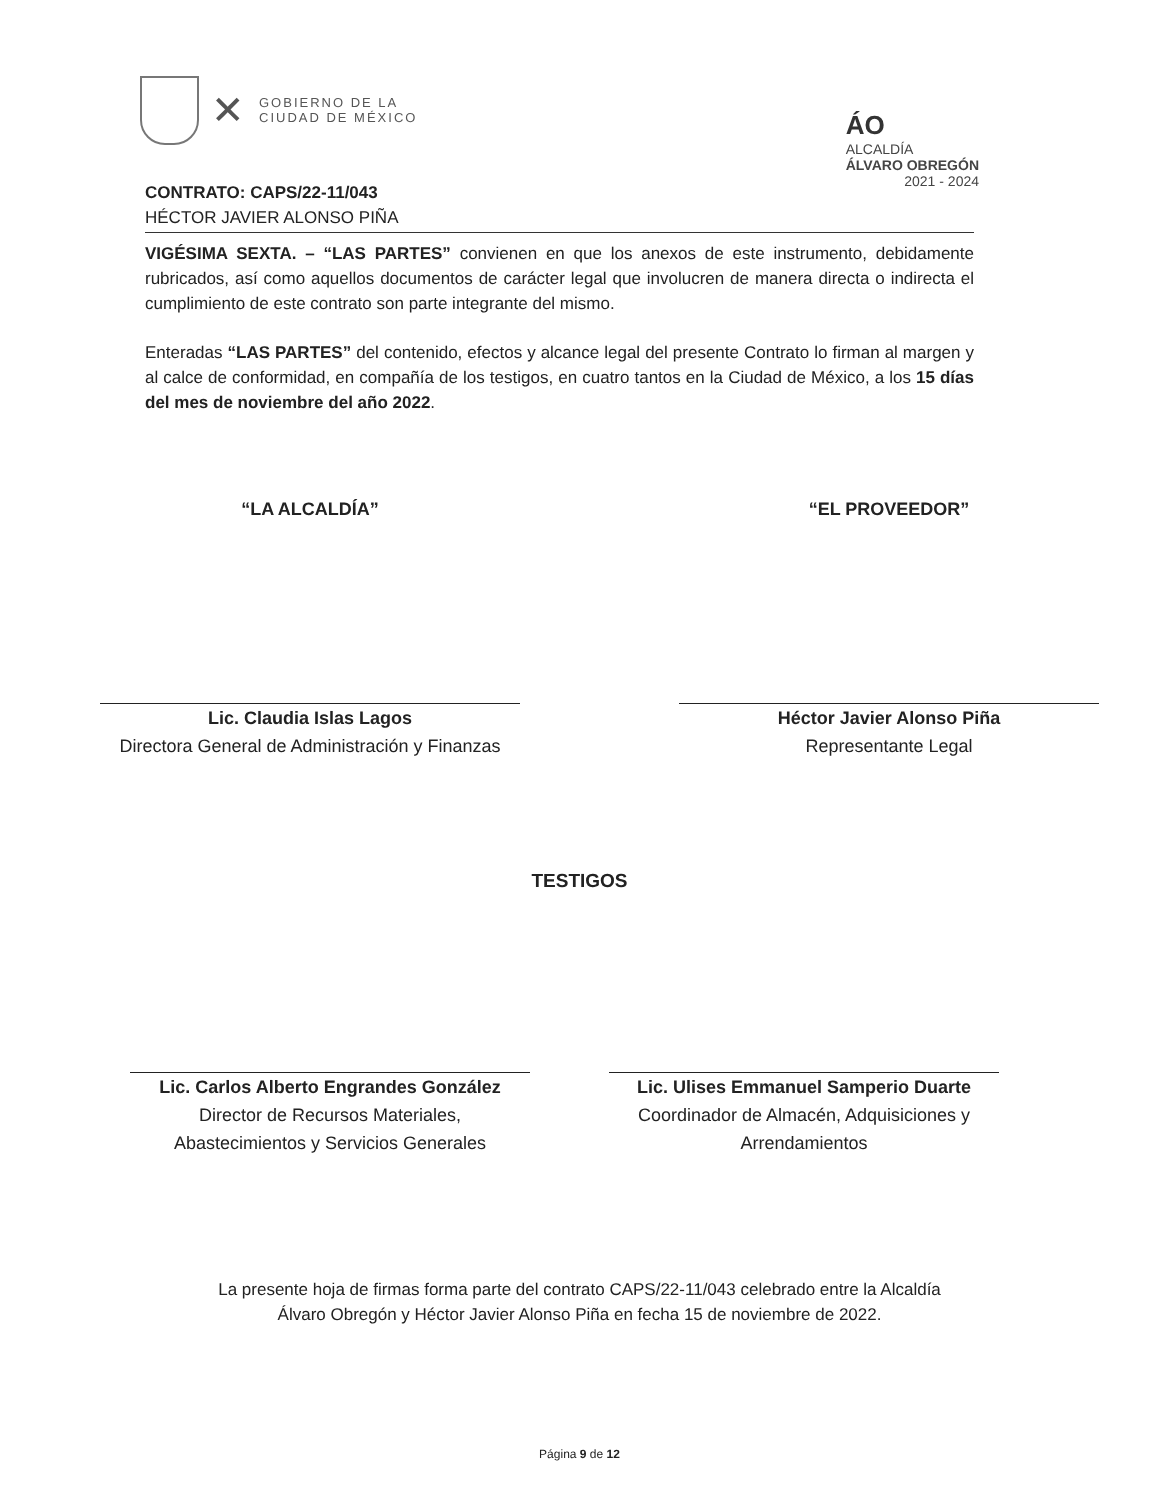✕
GOBIERNO DE LA
CIUDAD DE MÉXICO
ÁO
ALCALDÍA
ÁLVARO OBREGÓN
2021 - 2024
CONTRATO: CAPS/22-11/043
HÉCTOR JAVIER ALONSO PIÑA
VIGÉSIMA SEXTA. – “LAS PARTES” convienen en que los anexos de este instrumento, debidamente rubricados, así como aquellos documentos de carácter legal que involucren de manera directa o indirecta el cumplimiento de este contrato son parte integrante del mismo.
Enteradas “LAS PARTES” del contenido, efectos y alcance legal del presente Contrato lo firman al margen y al calce de conformidad, en compañía de los testigos, en cuatro tantos en la Ciudad de México, a los 15 días del mes de noviembre del año 2022.
“LA ALCALDÍA”
Lic. Claudia Islas Lagos
Directora General de Administración y Finanzas
“EL PROVEEDOR”
Héctor Javier Alonso Piña
Representante Legal
TESTIGOS
Lic. Carlos Alberto Engrandes González
Director de Recursos Materiales,
Abastecimientos y Servicios Generales
Lic. Ulises Emmanuel Samperio Duarte
Coordinador de Almacén, Adquisiciones y Arrendamientos
La presente hoja de firmas forma parte del contrato CAPS/22-11/043 celebrado entre la Alcaldía
Álvaro Obregón y Héctor Javier Alonso Piña en fecha 15 de noviembre de 2022.
Página 9 de 12